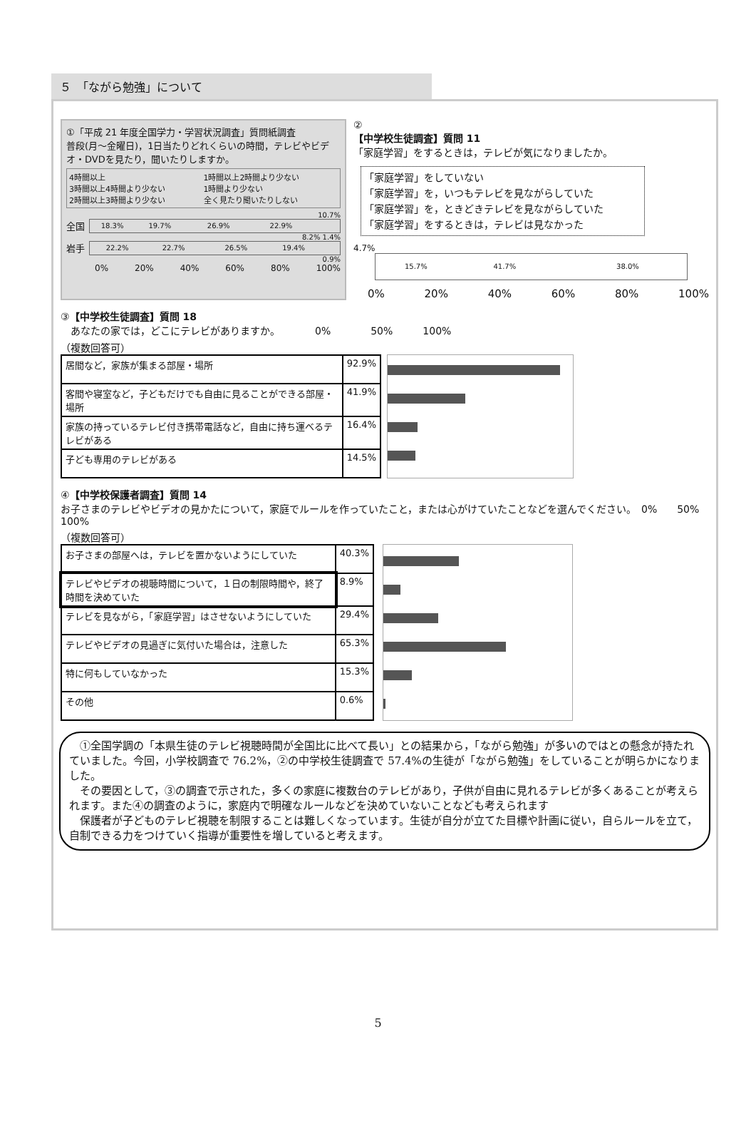５　「ながら勉強」について
①「平成 21 年度全国学力・学習状況調査」質問紙調査
普段(月～金曜日)，1日当たりどれくらいの時間，テレビやビデオ・DVDを見たり，聞いたりしますか。
4時間以上 1時間以上2時間より少ない 3時間以上4時間より少ない 1時間より少ない 2時間以上3時間より少ない 全く見たり聞いたりしない
10.7%
全国
18.3% 19.7% 26.9% 22.9%
8.2% 1.4%
岩手
22.2% 22.7% 26.5% 19.4%
0.9%
0% 20% 40% 60% 80% 100%
②
【中学校生徒調査】質問 11
「家庭学習」をするときは，テレビが気になりましたか。
「家庭学習」をしていない
「家庭学習」を，いつもテレビを見ながらしていた
「家庭学習」を，ときどきテレビを見ながらしていた
「家庭学習」をするときは，テレビは見なかった
4.7%
15.7% 41.7% 38.0%
0% 20% 40% 60% 80% 100%
③【中学校生徒調査】質問 18
　あなたの家では，どこにテレビがありますか。　　　　0%　　　　50%　　　100%
（複数回答可）
| 居間など，家族が集まる部屋・場所 | 92.9% |
| 客間や寝室など，子どもだけでも自由に見ることができる部屋・場所 | 41.9% |
| 家族の持っているテレビ付き携帯電話など，自由に持ち運べるテレビがある | 16.4% |
| 子ども専用のテレビがある | 14.5% |
④【中学校保護者調査】質問 14
お子さまのテレビやビデオの見かたについて，家庭でルールを作っていたこと，または心がけていたことなどを選んでください。　0%　　50%　　100%
（複数回答可）
| お子さまの部屋へは，テレビを置かないようにしていた | 40.3% |
| テレビやビデオの視聴時間について，１日の制限時間や，終了時間を決めていた | 8.9% |
| テレビを見ながら，「家庭学習」はさせないようにしていた | 29.4% |
| テレビやビデオの見過ぎに気付いた場合は，注意した | 65.3% |
| 特に何もしていなかった | 15.3% |
| その他 | 0.6% |
　①全国学調の「本県生徒のテレビ視聴時間が全国比に比べて長い」との結果から，「ながら勉強」が多いのではとの懸念が持たれていました。今回，小学校調査で 76.2%，②の中学校生徒調査で 57.4%の生徒が「ながら勉強」をしていることが明らかになりました。
　その要因として，③の調査で示された，多くの家庭に複数台のテレビがあり，子供が自由に見れるテレビが多くあることが考えられます。また④の調査のように，家庭内で明確なルールなどを決めていないことなども考えられます
　保護者が子どものテレビ視聴を制限することは難しくなっています。生徒が自分が立てた目標や計画に従い，自らルールを立て，自制できる力をつけていく指導が重要性を増していると考えます。
5